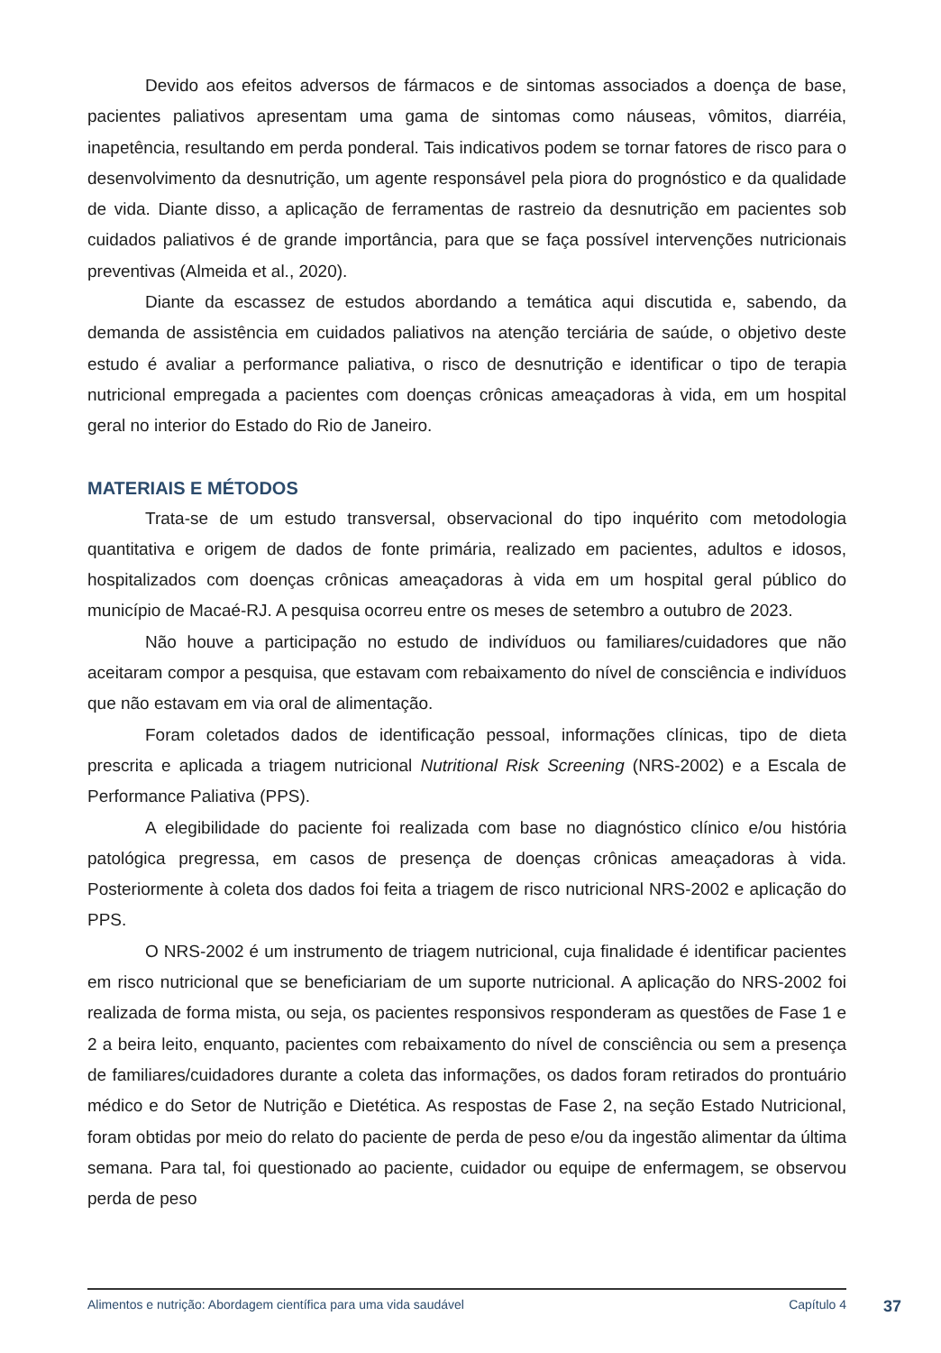Devido aos efeitos adversos de fármacos e de sintomas associados a doença de base, pacientes paliativos apresentam uma gama de sintomas como náuseas, vômitos, diarréia, inapetência, resultando em perda ponderal. Tais indicativos podem se tornar fatores de risco para o desenvolvimento da desnutrição, um agente responsável pela piora do prognóstico e da qualidade de vida. Diante disso, a aplicação de ferramentas de rastreio da desnutrição em pacientes sob cuidados paliativos é de grande importância, para que se faça possível intervenções nutricionais preventivas (Almeida et al., 2020).
Diante da escassez de estudos abordando a temática aqui discutida e, sabendo, da demanda de assistência em cuidados paliativos na atenção terciária de saúde, o objetivo deste estudo é avaliar a performance paliativa, o risco de desnutrição e identificar o tipo de terapia nutricional empregada a pacientes com doenças crônicas ameaçadoras à vida, em um hospital geral no interior do Estado do Rio de Janeiro.
MATERIAIS E MÉTODOS
Trata-se de um estudo transversal, observacional do tipo inquérito com metodologia quantitativa e origem de dados de fonte primária, realizado em pacientes, adultos e idosos, hospitalizados com doenças crônicas ameaçadoras à vida em um hospital geral público do município de Macaé-RJ. A pesquisa ocorreu entre os meses de setembro a outubro de 2023.
Não houve a participação no estudo de indivíduos ou familiares/cuidadores que não aceitaram compor a pesquisa, que estavam com rebaixamento do nível de consciência e indivíduos que não estavam em via oral de alimentação.
Foram coletados dados de identificação pessoal, informações clínicas, tipo de dieta prescrita e aplicada a triagem nutricional Nutritional Risk Screening (NRS-2002) e a Escala de Performance Paliativa (PPS).
A elegibilidade do paciente foi realizada com base no diagnóstico clínico e/ou história patológica pregressa, em casos de presença de doenças crônicas ameaçadoras à vida. Posteriormente à coleta dos dados foi feita a triagem de risco nutricional NRS-2002 e aplicação do PPS.
O NRS-2002 é um instrumento de triagem nutricional, cuja finalidade é identificar pacientes em risco nutricional que se beneficiariam de um suporte nutricional. A aplicação do NRS-2002 foi realizada de forma mista, ou seja, os pacientes responsivos responderam as questões de Fase 1 e 2 a beira leito, enquanto, pacientes com rebaixamento do nível de consciência ou sem a presença de familiares/cuidadores durante a coleta das informações, os dados foram retirados do prontuário médico e do Setor de Nutrição e Dietética. As respostas de Fase 2, na seção Estado Nutricional, foram obtidas por meio do relato do paciente de perda de peso e/ou da ingestão alimentar da última semana. Para tal, foi questionado ao paciente, cuidador ou equipe de enfermagem, se observou perda de peso
Alimentos e nutrição: Abordagem científica para uma vida saudável Capítulo 4
37